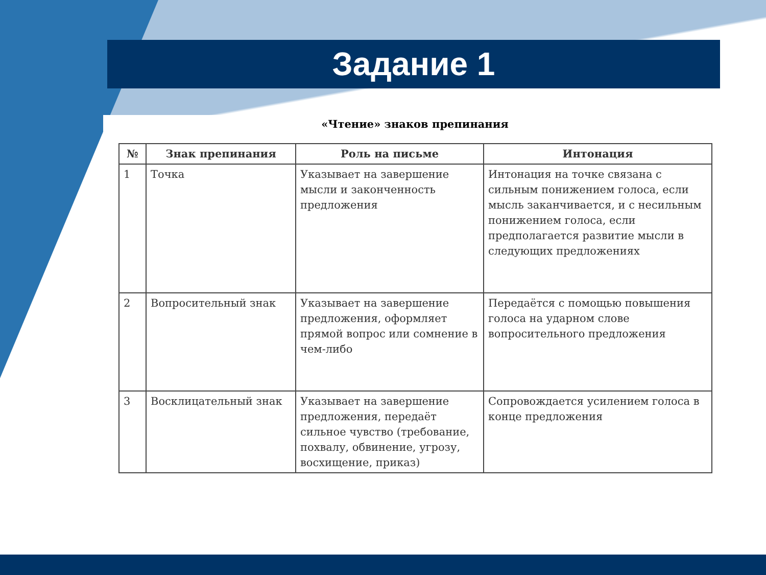Задание 1
«Чтение» знаков препинания
| № | Знак препинания | Роль на письме | Интонация |
| --- | --- | --- | --- |
| 1 | Точка | Указывает на завершение мысли и законченность предложения | Интонация на точке связана с сильным понижением голоса, если мысль заканчивается, и с несильным понижением голоса, если предполагается развитие мысли в следующих предложениях |
| 2 | Вопросительный знак | Указывает на завершение предложения, оформляет прямой вопрос или сомнение в чем-либо | Передаётся с помощью повышения голоса на ударном слове вопросительного предложения |
| 3 | Восклицательный знак | Указывает на завершение предложения, передаёт сильное чувство (требование, похвалу, обвинение, угрозу, восхищение, приказ) | Сопровождается усилением голоса в конце предложения |